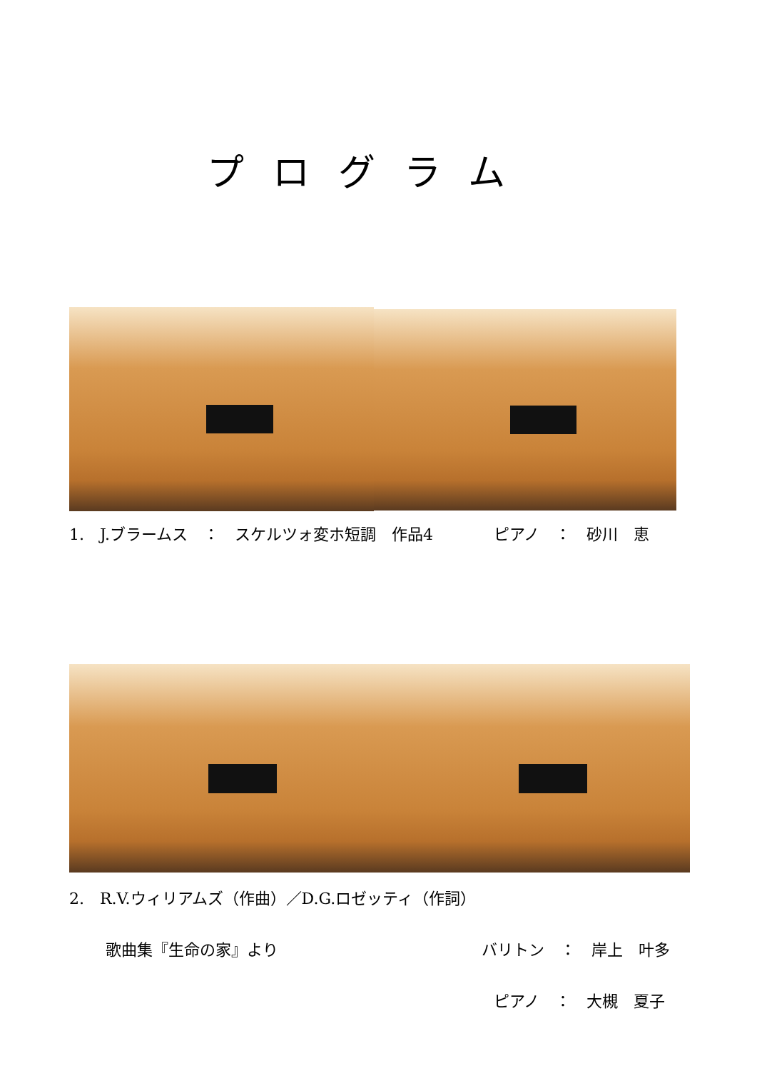プログラム
1.　J.ブラームス　：　スケルツォ変ホ短調　作品4 ピアノ　：　砂川　恵
2.　R.V.ウィリアムズ（作曲）／D.G.ロゼッティ（作詞）
歌曲集『生命の家』より バリトン　：　岸上　叶多
ピアノ　：　大槻　夏子